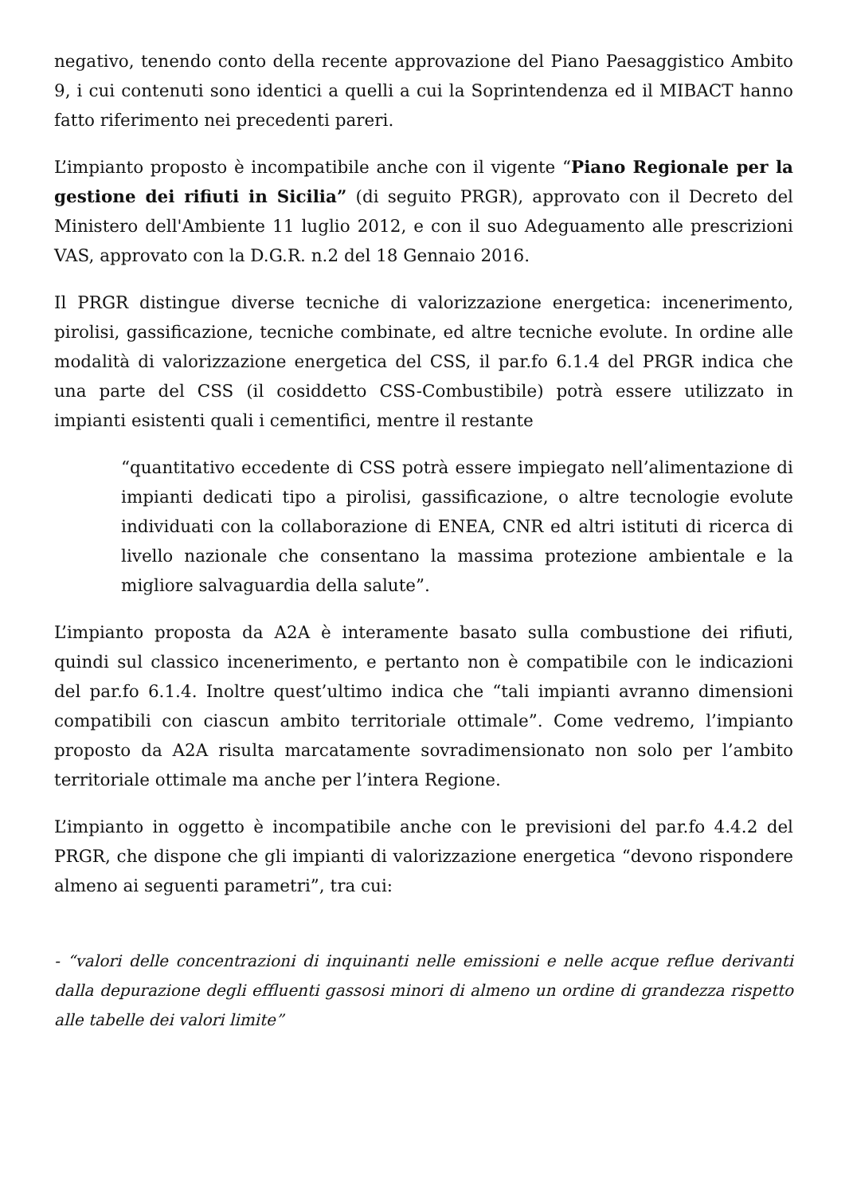negativo, tenendo conto della recente approvazione del Piano Paesaggistico Ambito 9, i cui contenuti sono identici a quelli a cui la Soprintendenza ed il MIBACT hanno fatto riferimento nei precedenti pareri.
L’impianto proposto è incompatibile anche con il vigente “Piano Regionale per la gestione dei rifiuti in Sicilia” (di seguito PRGR), approvato con il Decreto del Ministero dell'Ambiente 11 luglio 2012, e con il suo Adeguamento alle prescrizioni VAS, approvato con la D.G.R. n.2 del 18 Gennaio 2016.
Il PRGR distingue diverse tecniche di valorizzazione energetica: incenerimento, pirolisi, gassificazione, tecniche combinate, ed altre tecniche evolute. In ordine alle modalità di valorizzazione energetica del CSS, il par.fo 6.1.4 del PRGR indica che una parte del CSS (il cosiddetto CSS-Combustibile) potrà essere utilizzato in impianti esistenti quali i cementifici, mentre il restante
“quantitativo eccedente di CSS potrà essere impiegato nell’alimentazione di impianti dedicati tipo a pirolisi, gassificazione, o altre tecnologie evolute individuati con la collaborazione di ENEA, CNR ed altri istituti di ricerca di livello nazionale che consentano la massima protezione ambientale e la migliore salvaguardia della salute”.
L’impianto proposta da A2A è interamente basato sulla combustione dei rifiuti, quindi sul classico incenerimento, e pertanto non è compatibile con le indicazioni del par.fo 6.1.4. Inoltre quest’ultimo indica che “tali impianti avranno dimensioni compatibili con ciascun ambito territoriale ottimale”. Come vedremo, l’impianto proposto da A2A risulta marcatamente sovradimensionato non solo per l’ambito territoriale ottimale ma anche per l’intera Regione.
L’impianto in oggetto è incompatibile anche con le previsioni del par.fo 4.4.2 del PRGR, che dispone che gli impianti di valorizzazione energetica “devono rispondere almeno ai seguenti parametri”, tra cui:
- “valori delle concentrazioni di inquinanti nelle emissioni e nelle acque reflue derivanti dalla depurazione degli effluenti gassosi minori di almeno un ordine di grandezza rispetto alle tabelle dei valori limite”